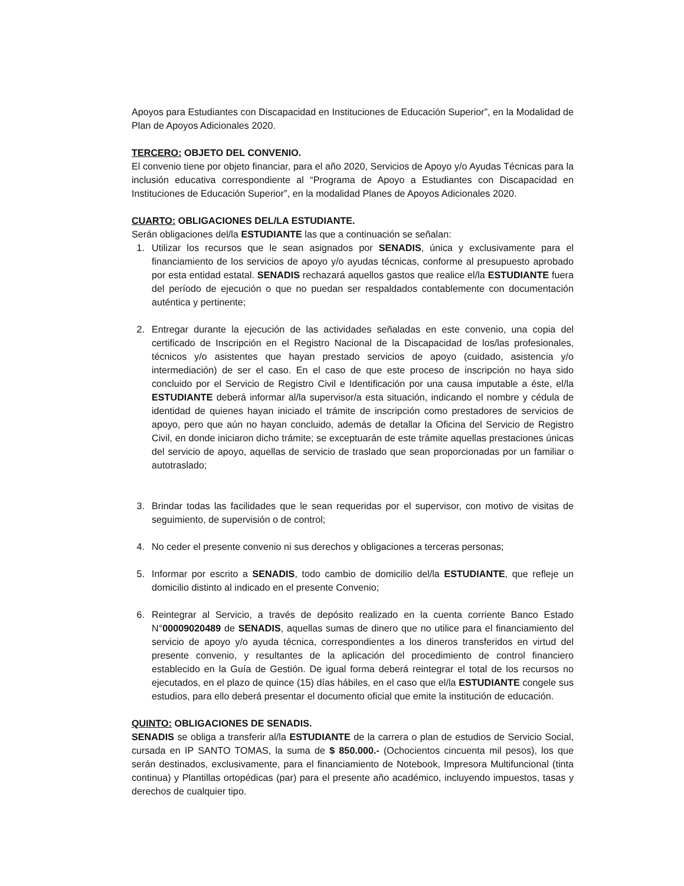Apoyos para Estudiantes con Discapacidad en Instituciones de Educación Superior”, en la Modalidad de Plan de Apoyos Adicionales 2020.
TERCERO: OBJETO DEL CONVENIO.
El convenio tiene por objeto financiar, para el año 2020, Servicios de Apoyo y/o Ayudas Técnicas para la inclusión educativa correspondiente al “Programa de Apoyo a Estudiantes con Discapacidad en Instituciones de Educación Superior”, en la modalidad Planes de Apoyos Adicionales 2020.
CUARTO: OBLIGACIONES DEL/LA ESTUDIANTE.
Serán obligaciones del/la ESTUDIANTE las que a continuación se señalan:
1. Utilizar los recursos que le sean asignados por SENADIS, única y exclusivamente para el financiamiento de los servicios de apoyo y/o ayudas técnicas, conforme al presupuesto aprobado por esta entidad estatal. SENADIS rechazará aquellos gastos que realice el/la ESTUDIANTE fuera del período de ejecución o que no puedan ser respaldados contablemente con documentación auténtica y pertinente;
2. Entregar durante la ejecución de las actividades señaladas en este convenio, una copia del certificado de Inscripción en el Registro Nacional de la Discapacidad de los/las profesionales, técnicos y/o asistentes que hayan prestado servicios de apoyo (cuidado, asistencia y/o intermediación) de ser el caso. En el caso de que este proceso de inscripción no haya sido concluido por el Servicio de Registro Civil e Identificación por una causa imputable a éste, el/la ESTUDIANTE deberá informar al/la supervisor/a esta situación, indicando el nombre y cédula de identidad de quienes hayan iniciado el trámite de inscripción como prestadores de servicios de apoyo, pero que aún no hayan concluido, además de detallar la Oficina del Servicio de Registro Civil, en donde iniciaron dicho trámite; se exceptuarán de este trámite aquellas prestaciones únicas del servicio de apoyo, aquellas de servicio de traslado que sean proporcionadas por un familiar o autotraslado;
3. Brindar todas las facilidades que le sean requeridas por el supervisor, con motivo de visitas de seguimiento, de supervisión o de control;
4. No ceder el presente convenio ni sus derechos y obligaciones a terceras personas;
5. Informar por escrito a SENADIS, todo cambio de domicilio del/la ESTUDIANTE, que refleje un domicilio distinto al indicado en el presente Convenio;
6. Reintegrar al Servicio, a través de depósito realizado en la cuenta corriente Banco Estado N°00009020489 de SENADIS, aquellas sumas de dinero que no utilice para el financiamiento del servicio de apoyo y/o ayuda técnica, correspondientes a los dineros transferidos en virtud del presente convenio, y resultantes de la aplicación del procedimiento de control financiero establecido en la Guía de Gestión. De igual forma deberá reintegrar el total de los recursos no ejecutados, en el plazo de quince (15) días hábiles, en el caso que el/la ESTUDIANTE congele sus estudios, para ello deberá presentar el documento oficial que emite la institución de educación.
QUINTO: OBLIGACIONES DE SENADIS.
SENADIS se obliga a transferir al/la ESTUDIANTE de la carrera o plan de estudios de Servicio Social, cursada en IP SANTO TOMAS, la suma de $ 850.000.- (Ochocientos cincuenta mil pesos), los que serán destinados, exclusivamente, para el financiamiento de Notebook, Impresora Multifuncional (tinta continua) y Plantillas ortopédicas (par) para el presente año académico, incluyendo impuestos, tasas y derechos de cualquier tipo.